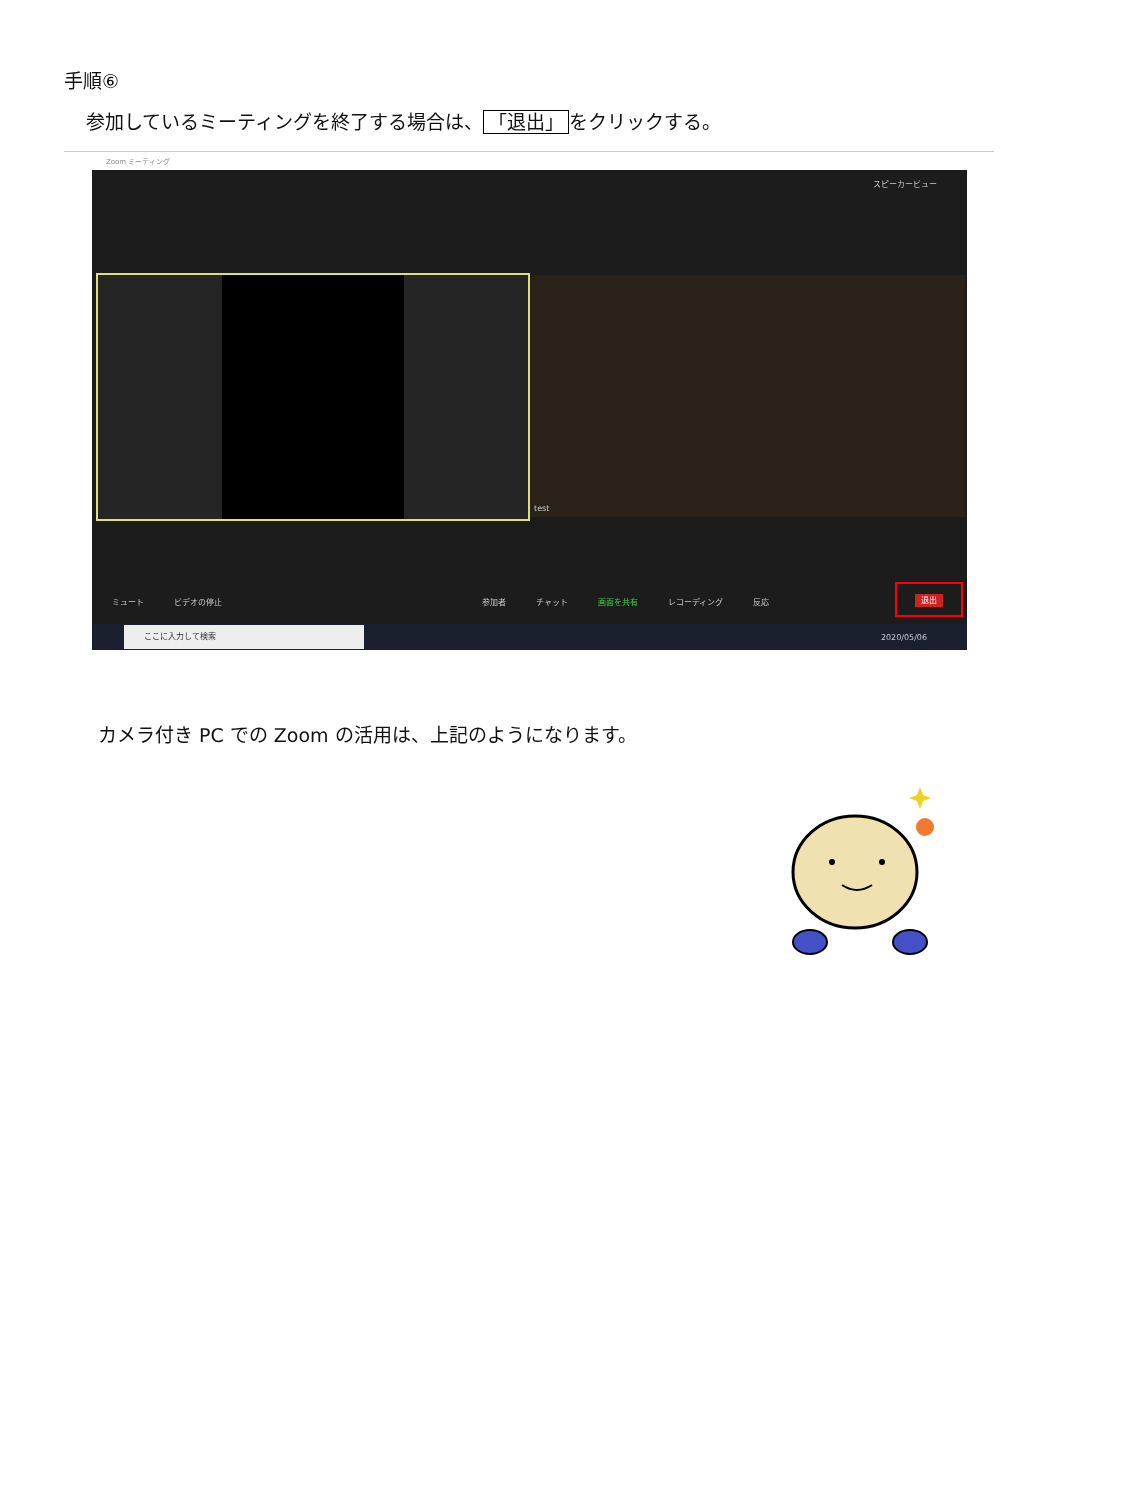手順⑥
参加しているミーティングを終了する場合は、 「退出」 をクリックする。
Zoom ミーティング
スピーカービュー
test
ミュート ビデオの停止 参加者 チャット 画面を共有 レコーディング 反応 退出
ここに入力して検索
2020/05/06
カメラ付き PC での Zoom の活用は、上記のようになります。